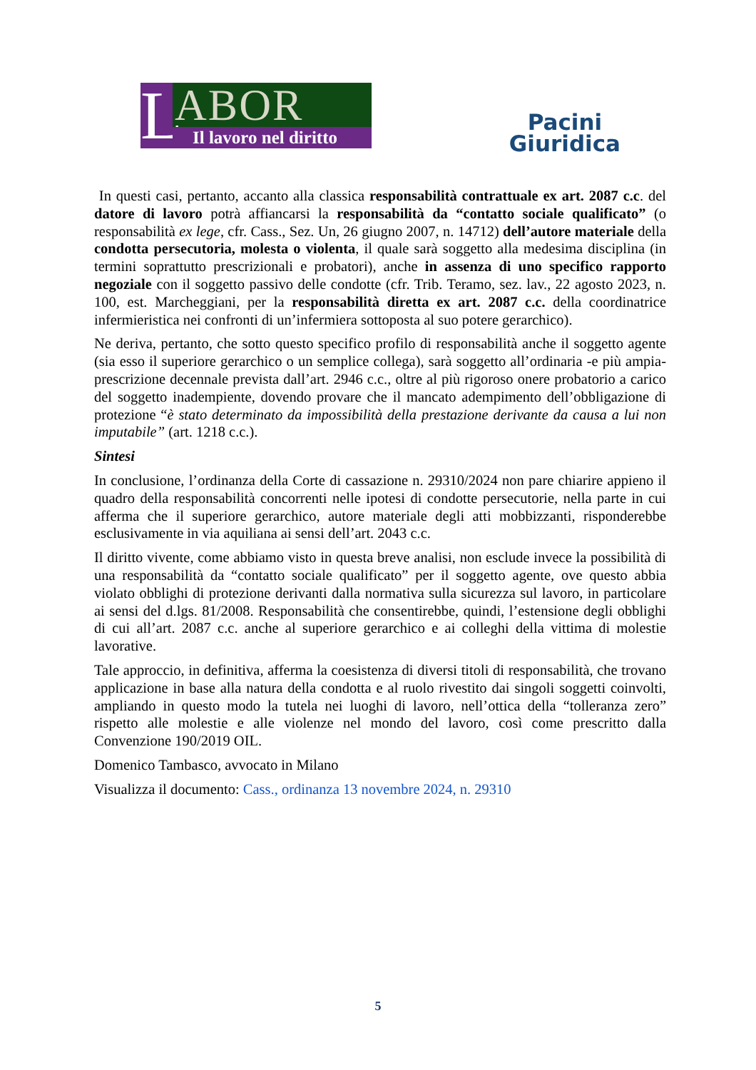L
ABOR
Il lavoro nel diritto
Pacini
Giuridica
In questi casi, pertanto, accanto alla classica responsabilità contrattuale ex art. 2087 c.c. del datore di lavoro potrà affiancarsi la responsabilità da “contatto sociale qualificato” (o responsabilità ex lege, cfr. Cass., Sez. Un, 26 giugno 2007, n. 14712) dell’autore materiale della condotta persecutoria, molesta o violenta, il quale sarà soggetto alla medesima disciplina (in termini soprattutto prescrizionali e probatori), anche in assenza di uno specifico rapporto negoziale con il soggetto passivo delle condotte (cfr. Trib. Teramo, sez. lav., 22 agosto 2023, n. 100, est. Marcheggiani, per la responsabilità diretta ex art. 2087 c.c. della coordinatrice infermieristica nei confronti di un’infermiera sottoposta al suo potere gerarchico).
Ne deriva, pertanto, che sotto questo specifico profilo di responsabilità anche il soggetto agente (sia esso il superiore gerarchico o un semplice collega), sarà soggetto all’ordinaria -e più ampia- prescrizione decennale prevista dall’art. 2946 c.c., oltre al più rigoroso onere probatorio a carico del soggetto inadempiente, dovendo provare che il mancato adempimento dell’obbligazione di protezione “è stato determinato da impossibilità della prestazione derivante da causa a lui non imputabile” (art. 1218 c.c.).
Sintesi
In conclusione, l’ordinanza della Corte di cassazione n. 29310/2024 non pare chiarire appieno il quadro della responsabilità concorrenti nelle ipotesi di condotte persecutorie, nella parte in cui afferma che il superiore gerarchico, autore materiale degli atti mobbizzanti, risponderebbe esclusivamente in via aquiliana ai sensi dell’art. 2043 c.c.
Il diritto vivente, come abbiamo visto in questa breve analisi, non esclude invece la possibilità di una responsabilità da “contatto sociale qualificato” per il soggetto agente, ove questo abbia violato obblighi di protezione derivanti dalla normativa sulla sicurezza sul lavoro, in particolare ai sensi del d.lgs. 81/2008. Responsabilità che consentirebbe, quindi, l’estensione degli obblighi di cui all’art. 2087 c.c. anche al superiore gerarchico e ai colleghi della vittima di molestie lavorative.
Tale approccio, in definitiva, afferma la coesistenza di diversi titoli di responsabilità, che trovano applicazione in base alla natura della condotta e al ruolo rivestito dai singoli soggetti coinvolti, ampliando in questo modo la tutela nei luoghi di lavoro, nell’ottica della “tolleranza zero” rispetto alle molestie e alle violenze nel mondo del lavoro, così come prescritto dalla Convenzione 190/2019 OIL.
Domenico Tambasco, avvocato in Milano
Visualizza il documento: Cass., ordinanza 13 novembre 2024, n. 29310
5